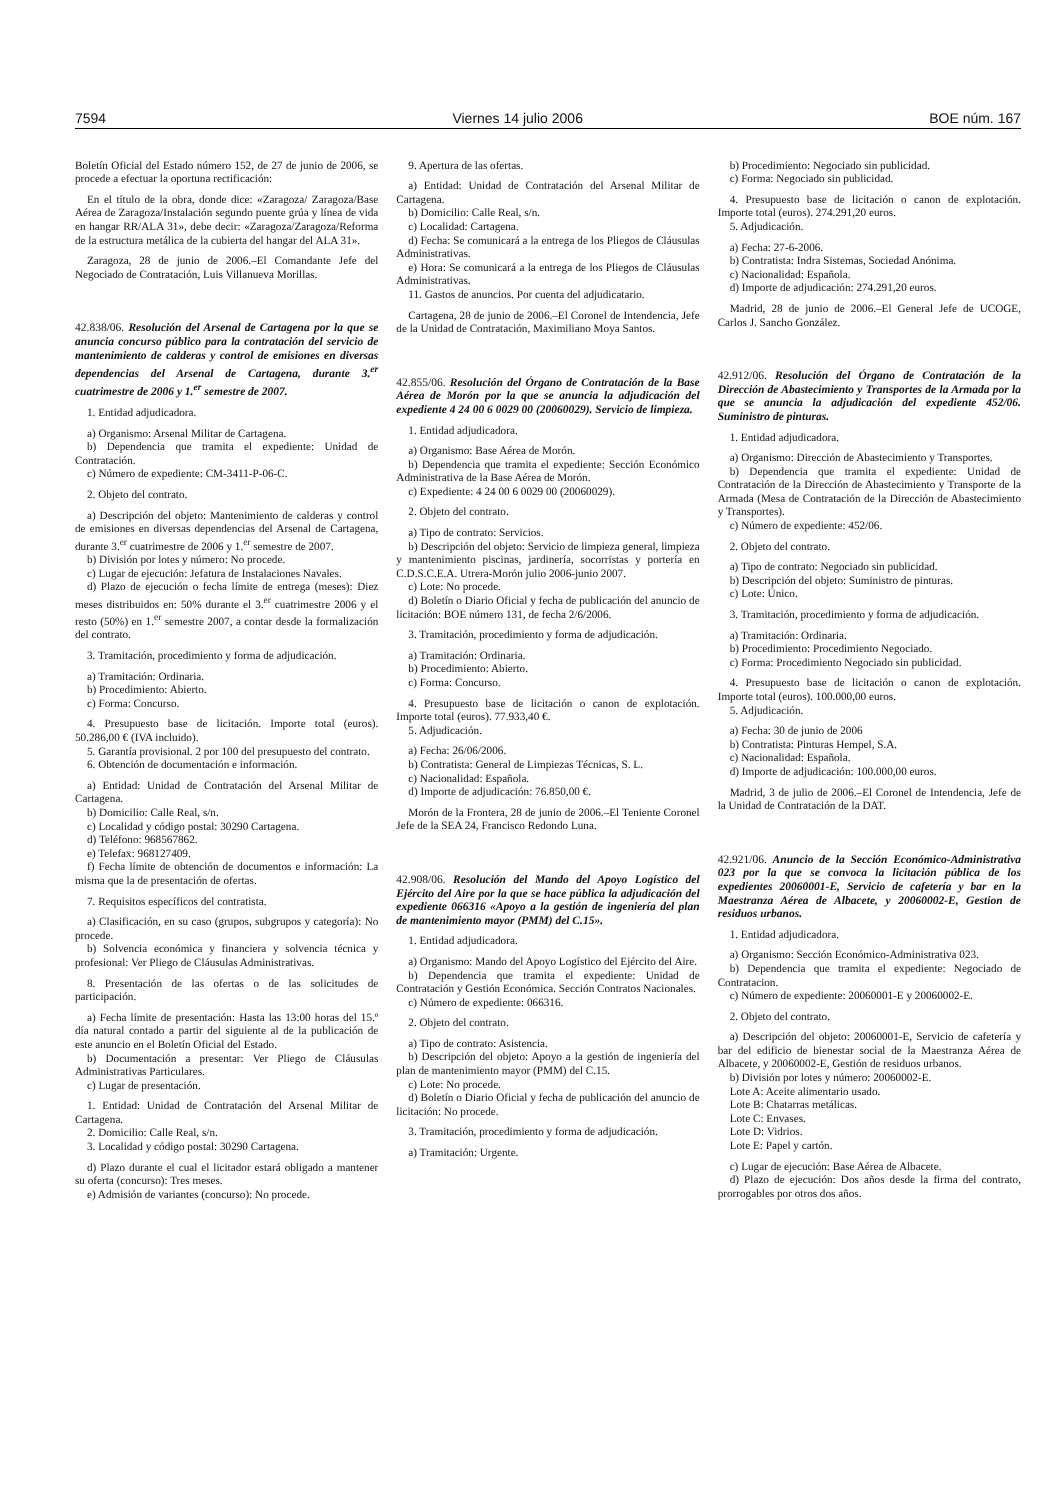7594 Viernes 14 julio 2006 BOE núm. 167
Boletín Oficial del Estado número 152, de 27 de junio de 2006, se procede a efectuar la oportuna rectificación:
En el título de la obra, donde dice: «Zaragoza/ Zaragoza/Base Aérea de Zaragoza/Instalación segundo puente grúa y línea de vida en hangar RR/ALA 31», debe decir: «Zaragoza/Zaragoza/Reforma de la estructura metálica de la cubierta del hangar del ALA 31».
Zaragoza, 28 de junio de 2006.–El Comandante Jefe del Negociado de Contratación, Luis Villanueva Morillas.
42.838/06. Resolución del Arsenal de Cartagena por la que se anuncia concurso público para la contratación del servicio de mantenimiento de calderas y control de emisiones en diversas dependencias del Arsenal de Cartagena, durante 3.<sup>er</sup> cuatrimestre de 2006 y 1.<sup>er</sup> semestre de 2007.
1. Entidad adjudicadora.
a) Organismo: Arsenal Militar de Cartagena.
b) Dependencia que tramita el expediente: Unidad de Contratación.
c) Número de expediente: CM-3411-P-06-C.
2. Objeto del contrato.
a) Descripción del objeto: Mantenimiento de calderas y control de emisiones en diversas dependencias del Arsenal de Cartagena, durante 3.<sup>er</sup> cuatrimestre de 2006 y 1.<sup>er</sup> semestre de 2007.
b) División por lotes y número: No procede.
c) Lugar de ejecución: Jefatura de Instalaciones Navales.
d) Plazo de ejecución o fecha límite de entrega (meses): Diez meses distribuidos en: 50% durante el 3.<sup>er</sup> cuatrimestre 2006 y el resto (50%) en 1.<sup>er</sup> semestre 2007, a contar desde la formalización del contrato.
3. Tramitación, procedimiento y forma de adjudicación.
a) Tramitación: Ordinaria.
b) Procedimiento: Abierto.
c) Forma: Concurso.
4. Presupuesto base de licitación. Importe total (euros). 50.286,00 € (IVA incluido).
5. Garantía provisional. 2 por 100 del presupuesto del contrato.
6. Obtención de documentación e información.
a) Entidad: Unidad de Contratación del Arsenal Militar de Cartagena.
b) Domicilio: Calle Real, s/n.
c) Localidad y código postal: 30290 Cartagena.
d) Teléfono: 968567862.
e) Telefax: 968127409.
f) Fecha límite de obtención de documentos e información: La misma que la de presentación de ofertas.
7. Requisitos específicos del contratista.
a) Clasificación, en su caso (grupos, subgrupos y categoría): No procede.
b) Solvencia económica y financiera y solvencia técnica y profesional: Ver Pliego de Cláusulas Administrativas.
8. Presentación de las ofertas o de las solicitudes de participación.
a) Fecha límite de presentación: Hasta las 13:00 horas del 15.º día natural contado a partir del siguiente al de la publicación de este anuncio en el Boletín Oficial del Estado.
b) Documentación a presentar: Ver Pliego de Cláusulas Administrativas Particulares.
c) Lugar de presentación.
1. Entidad: Unidad de Contratación del Arsenal Militar de Cartagena.
2. Domicilio: Calle Real, s/n.
3. Localidad y código postal: 30290 Cartagena.
d) Plazo durante el cual el licitador estará obligado a mantener su oferta (concurso): Tres meses.
e) Admisión de variantes (concurso): No procede.
9. Apertura de las ofertas.
a) Entidad: Unidad de Contratación del Arsenal Militar de Cartagena.
b) Domicilio: Calle Real, s/n.
c) Localidad: Cartagena.
d) Fecha: Se comunicará a la entrega de los Pliegos de Cláusulas Administrativas.
e) Hora: Se comunicará a la entrega de los Pliegos de Cláusulas Administrativas.
11. Gastos de anuncios. Por cuenta del adjudicatario.
Cartagena, 28 de junio de 2006.–El Coronel de Intendencia, Jefe de la Unidad de Contratación, Maximiliano Moya Santos.
42.855/06. Resolución del Órgano de Contratación de la Base Aérea de Morón por la que se anuncia la adjudicación del expediente 4 24 00 6 0029 00 (20060029). Servicio de limpieza.
1. Entidad adjudicadora.
a) Organismo: Base Aérea de Morón.
b) Dependencia que tramita el expediente: Sección Económico Administrativa de la Base Aérea de Morón.
c) Expediente: 4 24 00 6 0029 00 (20060029).
2. Objeto del contrato.
a) Tipo de contrato: Servicios.
b) Descripción del objeto: Servicio de limpieza general, limpieza y mantenimiento piscinas, jardinería, socorristas y portería en C.D.S.C.E.A. Utrera-Morón julio 2006-junio 2007.
c) Lote: No procede.
d) Boletín o Diario Oficial y fecha de publicación del anuncio de licitación: BOE número 131, de fecha 2/6/2006.
3. Tramitación, procedimiento y forma de adjudicación.
a) Tramitación: Ordinaria.
b) Procedimiento: Abierto.
c) Forma: Concurso.
4. Presupuesto base de licitación o canon de explotación. Importe total (euros). 77.933,40 €.
5. Adjudicación.
a) Fecha: 26/06/2006.
b) Contratista: General de Limpiezas Técnicas, S. L.
c) Nacionalidad: Española.
d) Importe de adjudicación: 76.850,00 €.
Morón de la Frontera, 28 de junio de 2006.–El Teniente Coronel Jefe de la SEA 24, Francisco Redondo Luna.
42.908/06. Resolución del Mando del Apoyo Logístico del Ejército del Aire por la que se hace pública la adjudicación del expediente 066316 «Apoyo a la gestión de ingeniería del plan de mantenimiento mayor (PMM) del C.15».
1. Entidad adjudicadora.
a) Organismo: Mando del Apoyo Logístico del Ejército del Aire.
b) Dependencia que tramita el expediente: Unidad de Contratación y Gestión Económica. Sección Contratos Nacionales.
c) Número de expediente: 066316.
2. Objeto del contrato.
a) Tipo de contrato: Asistencia.
b) Descripción del objeto: Apoyo a la gestión de ingeniería del plan de mantenimiento mayor (PMM) del C.15.
c) Lote: No procede.
d) Boletín o Diario Oficial y fecha de publicación del anuncio de licitación: No procede.
3. Tramitación, procedimiento y forma de adjudicación.
a) Tramitación: Urgente.
b) Procedimiento: Negociado sin publicidad.
c) Forma: Negociado sin publicidad.
4. Presupuesto base de licitación o canon de explotación. Importe total (euros). 274.291,20 euros.
5. Adjudicación.
a) Fecha: 27-6-2006.
b) Contratista: Indra Sistemas, Sociedad Anónima.
c) Nacionalidad: Española.
d) Importe de adjudicación: 274.291,20 euros.
Madrid, 28 de junio de 2006.–El General Jefe de UCOGE, Carlos J. Sancho González.
42.912/06. Resolución del Órgano de Contratación de la Dirección de Abastecimiento y Transportes de la Armada por la que se anuncia la adjudicación del expediente 452/06. Suministro de pinturas.
1. Entidad adjudicadora.
a) Organismo: Dirección de Abastecimiento y Transportes.
b) Dependencia que tramita el expediente: Unidad de Contratación de la Dirección de Abastecimiento y Transporte de la Armada (Mesa de Contratación de la Dirección de Abastecimiento y Transportes).
c) Número de expediente: 452/06.
2. Objeto del contrato.
a) Tipo de contrato: Negociado sin publicidad.
b) Descripción del objeto: Suministro de pinturas.
c) Lote: Único.
3. Tramitación, procedimiento y forma de adjudicación.
a) Tramitación: Ordinaria.
b) Procedimiento: Procedimiento Negociado.
c) Forma: Procedimiento Negociado sin publicidad.
4. Presupuesto base de licitación o canon de explotación. Importe total (euros). 100.000,00 euros.
5. Adjudicación.
a) Fecha: 30 de junio de 2006
b) Contratista: Pinturas Hempel, S.A.
c) Nacionalidad: Española.
d) Importe de adjudicación: 100.000,00 euros.
Madrid, 3 de julio de 2006.–El Coronel de Intendencia, Jefe de la Unidad de Contratación de la DAT.
42.921/06. Anuncio de la Sección Económico-Administrativa 023 por la que se convoca la licitación pública de los expedientes 20060001-E, Servicio de cafetería y bar en la Maestranza Aérea de Albacete, y 20060002-E, Gestion de residuos urbanos.
1. Entidad adjudicadora.
a) Organismo: Sección Económico-Administrativa 023.
b) Dependencia que tramita el expediente: Negociado de Contratacion.
c) Número de expediente: 20060001-E y 20060002-E.
2. Objeto del contrato.
a) Descripción del objeto: 20060001-E, Servicio de cafetería y bar del edificio de bienestar social de la Maestranza Aérea de Albacete, y 20060002-E, Gestión de residuos urbanos.
b) División por lotes y número: 20060002-E.
Lote A: Aceite alimentario usado.
Lote B: Chatarras metálicas.
Lote C: Envases.
Lote D: Vidrios.
Lote E: Papel y cartón.
c) Lugar de ejecución: Base Aérea de Albacete.
d) Plazo de ejecución: Dos años desde la firma del contrato, prorrogables por otros dos años.